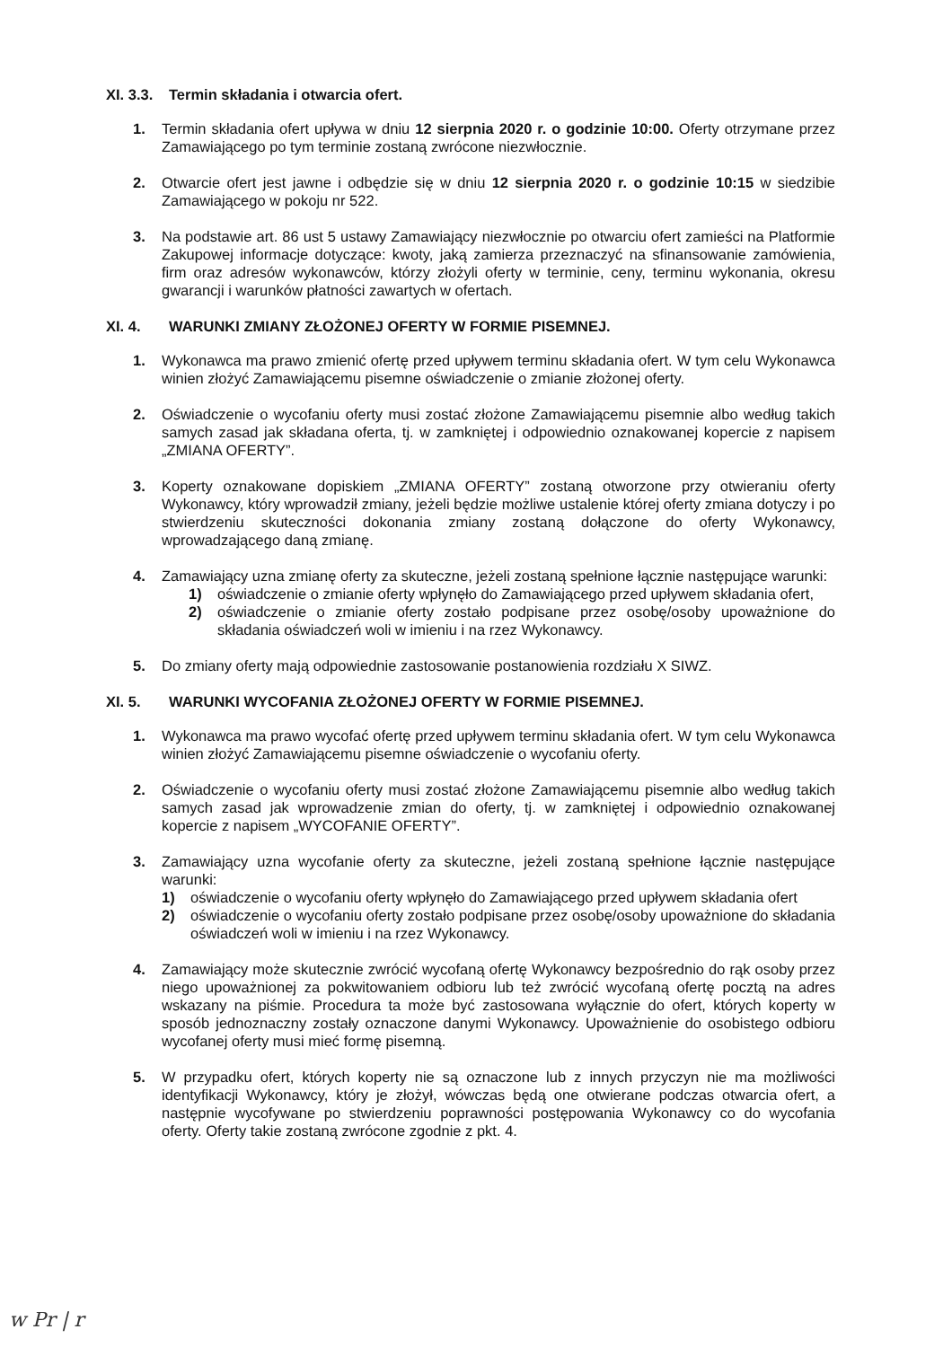XI. 3.3. Termin składania i otwarcia ofert.
1. Termin składania ofert upływa w dniu 12 sierpnia 2020 r. o godzinie 10:00. Oferty otrzymane przez Zamawiającego po tym terminie zostaną zwrócone niezwłocznie.
2. Otwarcie ofert jest jawne i odbędzie się w dniu 12 sierpnia 2020 r. o godzinie 10:15 w siedzibie Zamawiającego w pokoju nr 522.
3. Na podstawie art. 86 ust 5 ustawy Zamawiający niezwłocznie po otwarciu ofert zamieści na Platformie Zakupowej informacje dotyczące: kwoty, jaką zamierza przeznaczyć na sfinansowanie zamówienia, firm oraz adresów wykonawców, którzy złożyli oferty w terminie, ceny, terminu wykonania, okresu gwarancji i warunków płatności zawartych w ofertach.
XI. 4. WARUNKI ZMIANY ZŁOŻONEJ OFERTY W FORMIE PISEMNEJ.
1. Wykonawca ma prawo zmienić ofertę przed upływem terminu składania ofert. W tym celu Wykonawca winien złożyć Zamawiającemu pisemne oświadczenie o zmianie złożonej oferty.
2. Oświadczenie o wycofaniu oferty musi zostać złożone Zamawiającemu pisemnie albo według takich samych zasad jak składana oferta, tj. w zamkniętej i odpowiednio oznakowanej kopercie z napisem „ZMIANA OFERTY”.
3. Koperty oznakowane dopiskiem „ZMIANA OFERTY” zostaną otworzone przy otwieraniu oferty Wykonawcy, który wprowadził zmiany, jeżeli będzie możliwe ustalenie której oferty zmiana dotyczy i po stwierdzeniu skuteczności dokonania zmiany zostaną dołączone do oferty Wykonawcy, wprowadzającego daną zmianę.
4. Zamawiający uzna zmianę oferty za skuteczne, jeżeli zostaną spełnione łącznie następujące warunki:
1) oświadczenie o zmianie oferty wpłynęło do Zamawiającego przed upływem składania ofert,
2) oświadczenie o zmianie oferty zostało podpisane przez osobę/osoby upoważnione do składania oświadczeń woli w imieniu i na rzez Wykonawcy.
5. Do zmiany oferty mają odpowiednie zastosowanie postanowienia rozdziału X SIWZ.
XI. 5. WARUNKI WYCOFANIA ZŁOŻONEJ OFERTY W FORMIE PISEMNEJ.
1. Wykonawca ma prawo wycofać ofertę przed upływem terminu składania ofert. W tym celu Wykonawca winien złożyć Zamawiającemu pisemne oświadczenie o wycofaniu oferty.
2. Oświadczenie o wycofaniu oferty musi zostać złożone Zamawiającemu pisemnie albo według takich samych zasad jak wprowadzenie zmian do oferty, tj. w zamkniętej i odpowiednio oznakowanej kopercie z napisem „WYCOFANIE OFERTY”.
3. Zamawiający uzna wycofanie oferty za skuteczne, jeżeli zostaną spełnione łącznie następujące warunki:
1) oświadczenie o wycofaniu oferty wpłynęło do Zamawiającego przed upływem składania ofert
2) oświadczenie o wycofaniu oferty zostało podpisane przez osobę/osoby upoważnione do składania oświadczeń woli w imieniu i na rzez Wykonawcy.
4. Zamawiający może skutecznie zwrócić wycofaną ofertę Wykonawcy bezpośrednio do rąk osoby przez niego upoważnionej za pokwitowaniem odbioru lub też zwrócić wycofaną ofertę pocztą na adres wskazany na piśmie. Procedura ta może być zastosowana wyłącznie do ofert, których koperty w sposób jednoznaczny zostały oznaczone danymi Wykonawcy. Upoważnienie do osobistego odbioru wycofanej oferty musi mieć formę pisemną.
5. W przypadku ofert, których koperty nie są oznaczone lub z innych przyczyn nie ma możliwości identyfikacji Wykonawcy, który je złożył, wówczas będą one otwierane podczas otwarcia ofert, a następnie wycofywane po stwierdzeniu poprawności postępowania Wykonawcy co do wycofania oferty. Oferty takie zostaną zwrócone zgodnie z pkt. 4.
w Pr | r